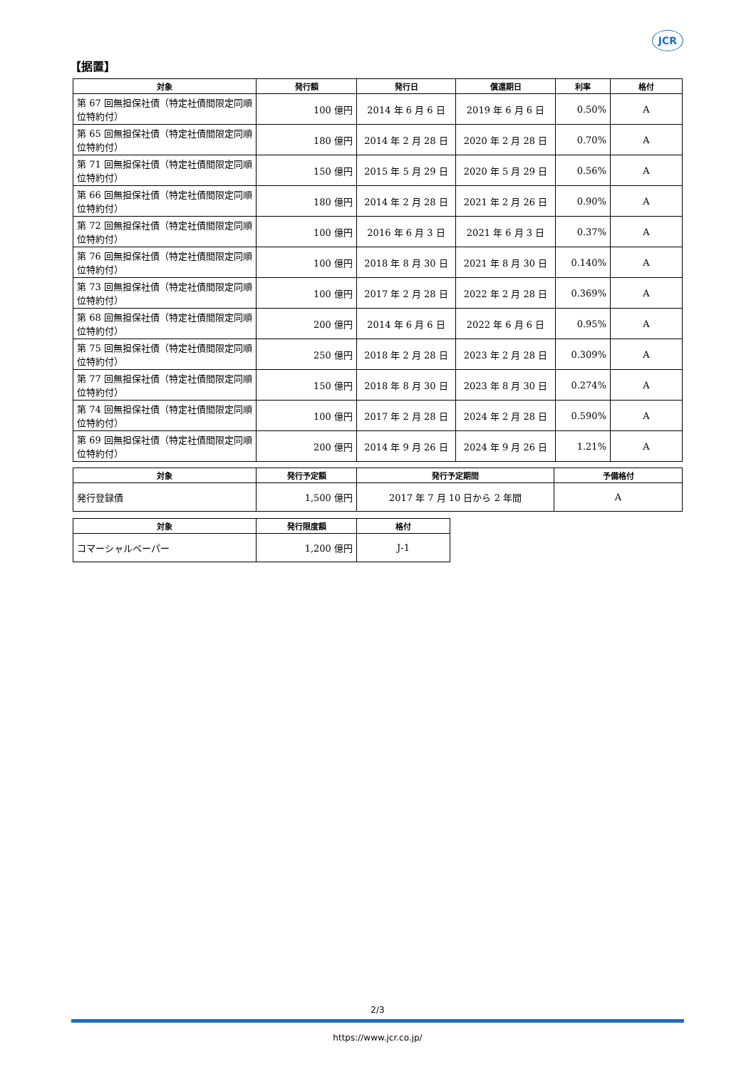JCR
【据置】
| 対象 | 発行額 | 発行日 | 償還期日 | 利率 | 格付 |
| --- | --- | --- | --- | --- | --- |
| 第 67 回無担保社債（特定社債間限定同順位特約付） | 100 億円 | 2014 年 6 月 6 日 | 2019 年 6 月 6 日 | 0.50% | A |
| 第 65 回無担保社債（特定社債間限定同順位特約付） | 180 億円 | 2014 年 2 月 28 日 | 2020 年 2 月 28 日 | 0.70% | A |
| 第 71 回無担保社債（特定社債間限定同順位特約付） | 150 億円 | 2015 年 5 月 29 日 | 2020 年 5 月 29 日 | 0.56% | A |
| 第 66 回無担保社債（特定社債間限定同順位特約付） | 180 億円 | 2014 年 2 月 28 日 | 2021 年 2 月 26 日 | 0.90% | A |
| 第 72 回無担保社債（特定社債間限定同順位特約付） | 100 億円 | 2016 年 6 月 3 日 | 2021 年 6 月 3 日 | 0.37% | A |
| 第 76 回無担保社債（特定社債間限定同順位特約付） | 100 億円 | 2018 年 8 月 30 日 | 2021 年 8 月 30 日 | 0.140% | A |
| 第 73 回無担保社債（特定社債間限定同順位特約付） | 100 億円 | 2017 年 2 月 28 日 | 2022 年 2 月 28 日 | 0.369% | A |
| 第 68 回無担保社債（特定社債間限定同順位特約付） | 200 億円 | 2014 年 6 月 6 日 | 2022 年 6 月 6 日 | 0.95% | A |
| 第 75 回無担保社債（特定社債間限定同順位特約付） | 250 億円 | 2018 年 2 月 28 日 | 2023 年 2 月 28 日 | 0.309% | A |
| 第 77 回無担保社債（特定社債間限定同順位特約付） | 150 億円 | 2018 年 8 月 30 日 | 2023 年 8 月 30 日 | 0.274% | A |
| 第 74 回無担保社債（特定社債間限定同順位特約付） | 100 億円 | 2017 年 2 月 28 日 | 2024 年 2 月 28 日 | 0.590% | A |
| 第 69 回無担保社債（特定社債間限定同順位特約付） | 200 億円 | 2014 年 9 月 26 日 | 2024 年 9 月 26 日 | 1.21% | A |
| 対象 | 発行予定額 | 発行予定期間 | 予備格付 |
| --- | --- | --- | --- |
| 発行登録債 | 1,500 億円 | 2017 年 7 月 10 日から 2 年間 | A |
| 対象 | 発行限度額 | 格付 |
| --- | --- | --- |
| コマーシャルペーパー | 1,200 億円 | J-1 |
2/3
https://www.jcr.co.jp/